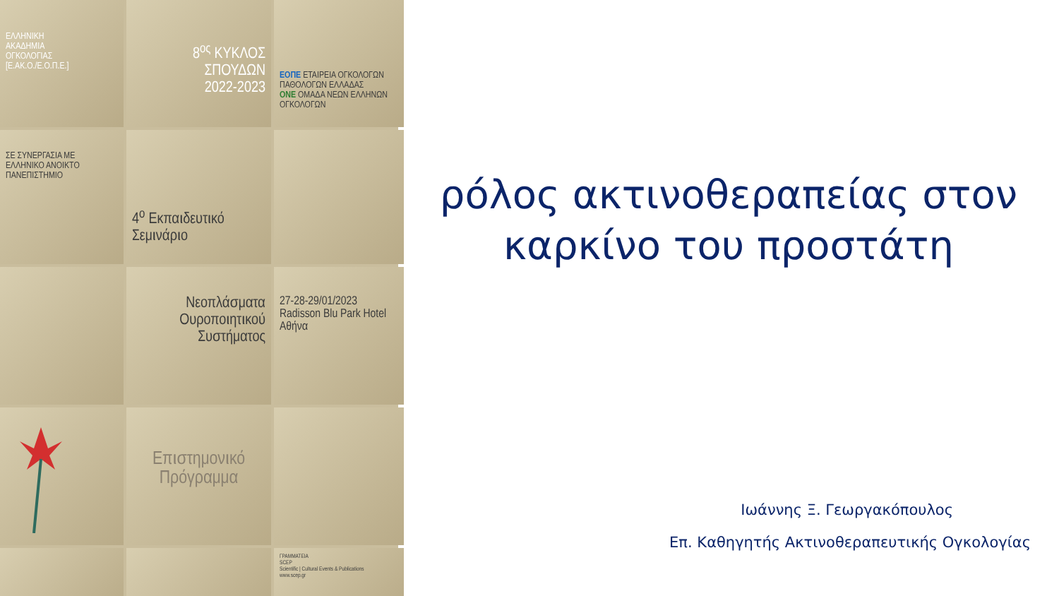ΕΛΛΗΝΙΚΗ
ΑΚΑΔΗΜΙΑ
ΟΓΚΟΛΟΓΙΑΣ
[Ε.ΑΚ.Ο./Ε.Ο.Π.Ε.]
8<sup>ος</sup> ΚΥΚΛΟΣ ΣΠΟΥΔΩΝ
2022-2023
ΕΟΠΕ ΕΤΑΙΡΕΙΑ ΟΓΚΟΛΟΓΩΝ ΠΑΘΟΛΟΓΩΝ ΕΛΛΑΔΑΣ
ONE ΟΜΑΔΑ ΝΕΩΝ ΕΛΛΗΝΩΝ ΟΓΚΟΛΟΓΩΝ
ΣΕ ΣΥΝΕΡΓΑΣΙΑ ΜΕ
ΕΛΛΗΝΙΚΟ ΑΝΟΙΚΤΟ ΠΑΝΕΠΙΣΤΗΜΙΟ
4<sup>ο</sup> Εκπαιδευτικό Σεμινάριο
Νεοπλάσματα Ουροποιητικού Συστήματος
27-28-29/01/2023
Radisson Blu Park Hotel
Αθήνα
Επιστημονικό Πρόγραμμα
ΓΡΑΜΜΑΤΕΙΑ
SCEP
Scientific | Cultural Events & Publications
www.scep.gr
ρόλος ακτινοθεραπείας στον
καρκίνο του προστάτη
Ιωάννης Ξ. Γεωργακόπουλος
Επ. Καθηγητής Ακτινοθεραπευτικής Ογκολογίας